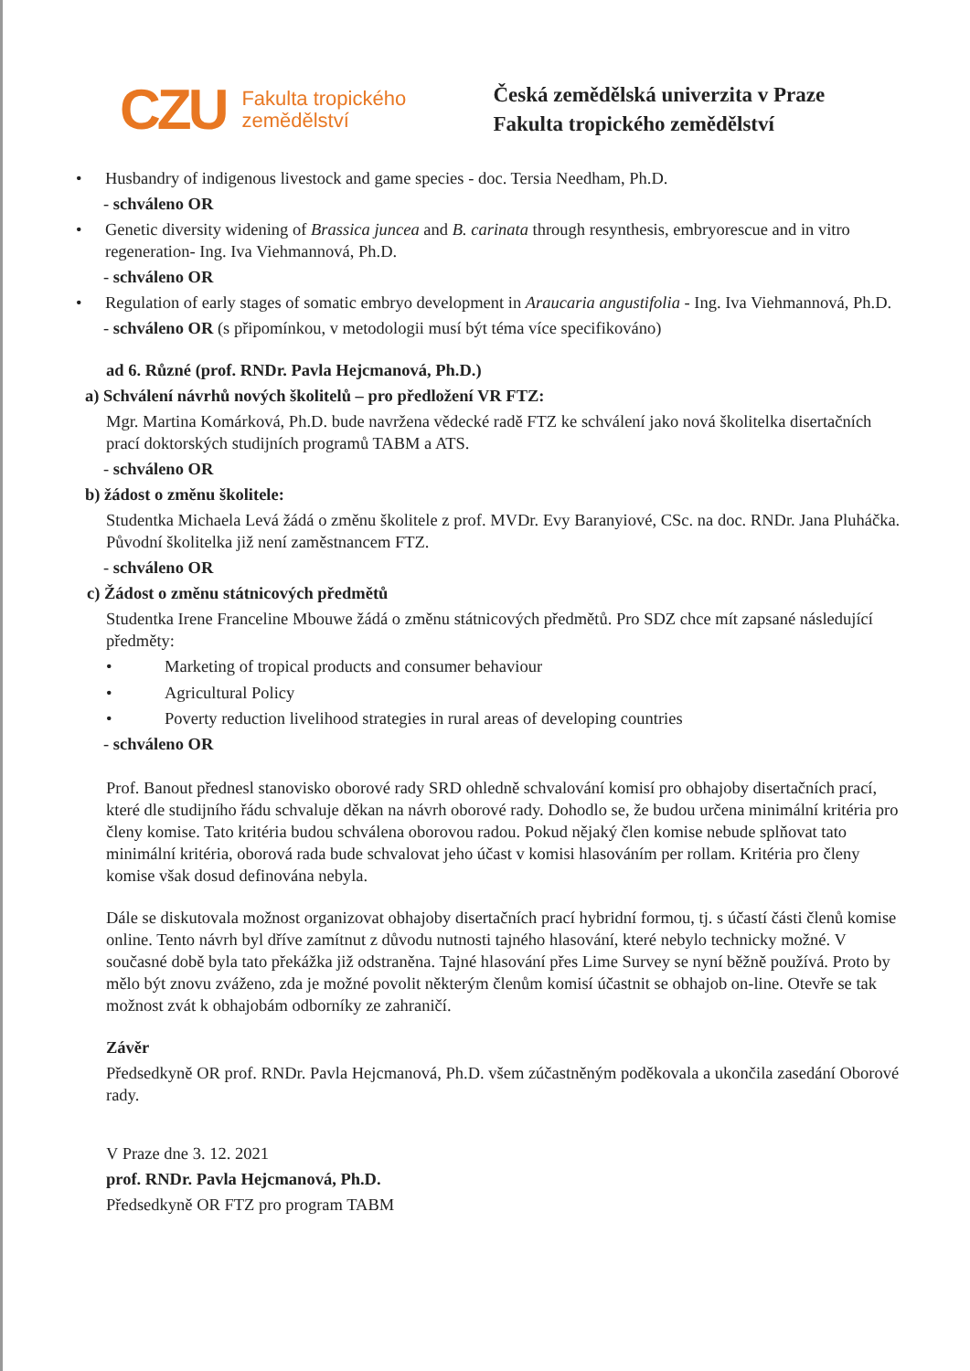CZU
Fakulta tropického zemědělství
Česká zemědělská univerzita v Praze
Fakulta tropického zemědělství
• Husbandry of indigenous livestock and game species - doc. Tersia Needham, Ph.D.
- schváleno OR
• Genetic diversity widening of Brassica juncea and B. carinata through resynthesis, embryorescue and in vitro regeneration- Ing. Iva Viehmannová, Ph.D.
- schváleno OR
• Regulation of early stages of somatic embryo development in Araucaria angustifolia - Ing. Iva Viehmannová, Ph.D.
- schváleno OR (s připomínkou, v metodologii musí být téma více specifikováno)
ad 6. Různé (prof. RNDr. Pavla Hejcmanová, Ph.D.)
a) Schválení návrhů nových školitelů – pro předložení VR FTZ:
Mgr. Martina Komárková, Ph.D. bude navržena vědecké radě FTZ ke schválení jako nová školitelka disertačních prací doktorských studijních programů TABM a ATS.
- schváleno OR
b) žádost o změnu školitele:
Studentka Michaela Levá žádá o změnu školitele z prof. MVDr. Evy Baranyiové, CSc. na doc. RNDr. Jana Pluháčka. Původní školitelka již není zaměstnancem FTZ.
- schváleno OR
c) Žádost o změnu státnicových předmětů
Studentka Irene Franceline Mbouwe žádá o změnu státnicových předmětů. Pro SDZ chce mít zapsané následující předměty:
• Marketing of tropical products and consumer behaviour
• Agricultural Policy
• Poverty reduction livelihood strategies in rural areas of developing countries
- schváleno OR
Prof. Banout přednesl stanovisko oborové rady SRD ohledně schvalování komisí pro obhajoby disertačních prací, které dle studijního řádu schvaluje děkan na návrh oborové rady. Dohodlo se, že budou určena minimální kritéria pro členy komise. Tato kritéria budou schválena oborovou radou. Pokud nějaký člen komise nebude splňovat tato minimální kritéria, oborová rada bude schvalovat jeho účast v komisi hlasováním per rollam. Kritéria pro členy komise však dosud definována nebyla.
Dále se diskutovala možnost organizovat obhajoby disertačních prací hybridní formou, tj. s účastí části členů komise online. Tento návrh byl dříve zamítnut z důvodu nutnosti tajného hlasování, které nebylo technicky možné. V současné době byla tato překážka již odstraněna. Tajné hlasování přes Lime Survey se nyní běžně používá. Proto by mělo být znovu zváženo, zda je možné povolit některým členům komisí účastnit se obhajob on-line. Otevře se tak možnost zvát k obhajobám odborníky ze zahraničí.
Závěr
Předsedkyně OR prof. RNDr. Pavla Hejcmanová, Ph.D. všem zúčastněným poděkovala a ukončila zasedání Oborové rady.
V Praze dne 3. 12. 2021
prof. RNDr. Pavla Hejcmanová, Ph.D.
Předsedkyně OR FTZ pro program TABM